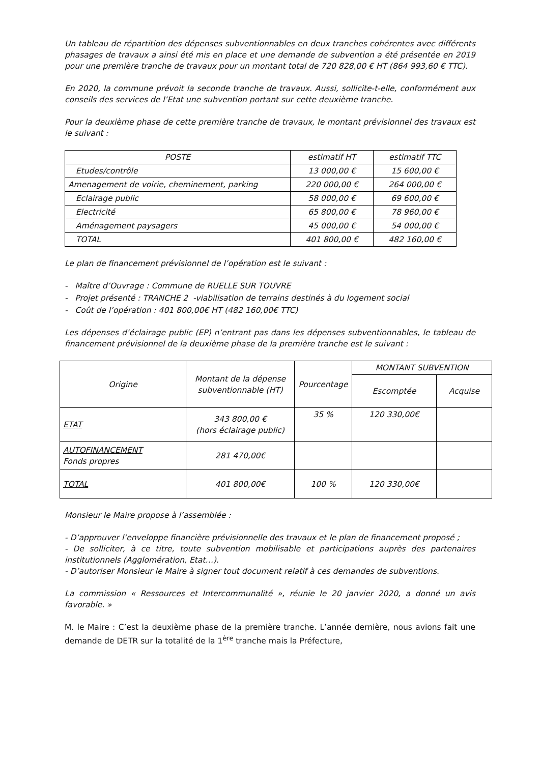Un tableau de répartition des dépenses subventionnables en deux tranches cohérentes avec différents phasages de travaux a ainsi été mis en place et une demande de subvention a été présentée en 2019 pour une première tranche de travaux pour un montant total de 720 828,00 € HT (864 993,60 € TTC).
En 2020, la commune prévoit la seconde tranche de travaux. Aussi, sollicite-t-elle, conformément aux conseils des services de l’Etat une subvention portant sur cette deuxième tranche.
Pour la deuxième phase de cette première tranche de travaux, le montant prévisionnel des travaux est le suivant :
| POSTE | estimatif HT | estimatif TTC |
| --- | --- | --- |
| Etudes/contrôle | 13 000,00 € | 15 600,00 € |
| Amenagement de voirie, cheminement, parking | 220 000,00 € | 264 000,00 € |
| Eclairage public | 58 000,00 € | 69 600,00 € |
| Electricité | 65 800,00 € | 78 960,00 € |
| Aménagement paysagers | 45 000,00 € | 54 000,00 € |
| TOTAL | 401 800,00 € | 482 160,00 € |
Le plan de financement prévisionnel de l’opération est le suivant :
- Maître d’Ouvrage : Commune de RUELLE SUR TOUVRE
- Projet présenté : TRANCHE 2 -viabilisation de terrains destinés à du logement social
- Coût de l’opération : 401 800,00€ HT (482 160,00€ TTC)
Les dépenses d’éclairage public (EP) n’entrant pas dans les dépenses subventionnables, le tableau de financement prévisionnel de la deuxième phase de la première tranche est le suivant :
| Origine | Montant de la dépense subventionnable (HT) | Pourcentage | MONTANT SUBVENTION | |
| --- | --- | --- | --- | --- |
| | | | Escomptée | Acquise |
| ETAT | 343 800,00 € (hors éclairage public) | 35 % | 120 330,00€ | |
| AUTOFINANCEMENT Fonds propres | 281 470,00€ | | | |
| TOTAL | 401 800,00€ | 100 % | 120 330,00€ | |
Monsieur le Maire propose à l’assemblée :
- D’approuver l’enveloppe financière prévisionnelle des travaux et le plan de financement proposé ;
- De solliciter, à ce titre, toute subvention mobilisable et participations auprès des partenaires institutionnels (Agglomération, Etat…).
- D’autoriser Monsieur le Maire à signer tout document relatif à ces demandes de subventions.
La commission « Ressources et Intercommunalité », réunie le 20 janvier 2020, a donné un avis favorable. »
M. le Maire : C’est la deuxième phase de la première tranche. L’année dernière, nous avions fait une demande de DETR sur la totalité de la 1<sup>ère</sup> tranche mais la Préfecture,